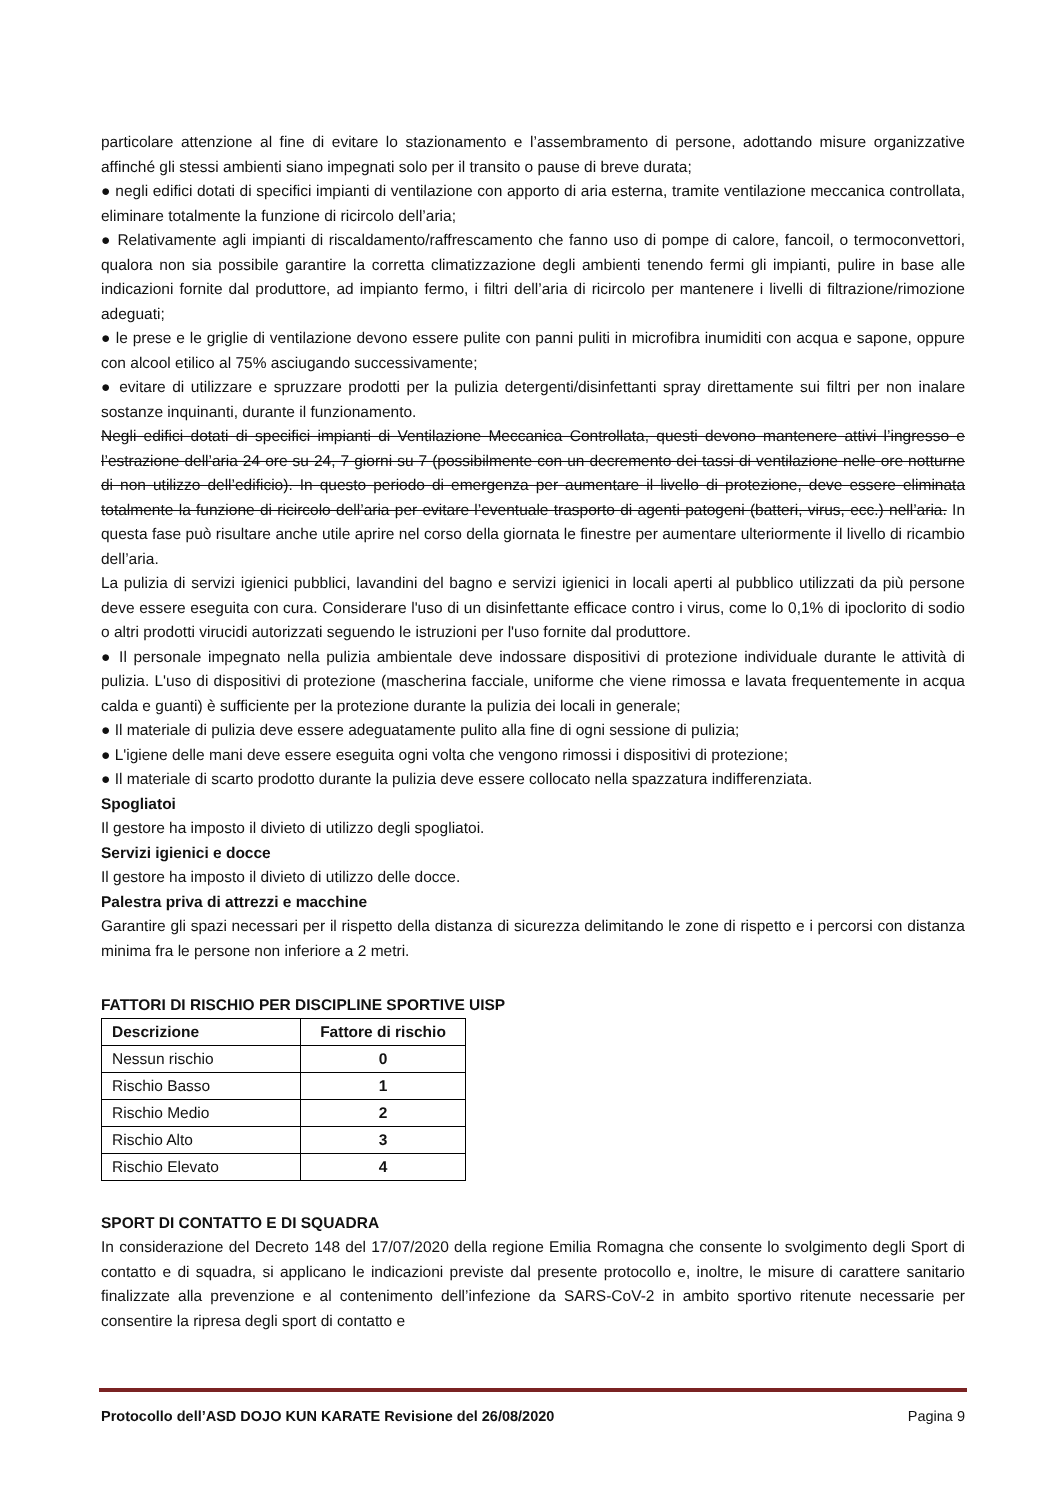particolare attenzione al fine di evitare lo stazionamento e l’assembramento di persone, adottando misure organizzative affinché gli stessi ambienti siano impegnati solo per il transito o pause di breve durata;
● negli edifici dotati di specifici impianti di ventilazione con apporto di aria esterna, tramite ventilazione meccanica controllata, eliminare totalmente la funzione di ricircolo dell’aria;
● Relativamente agli impianti di riscaldamento/raffrescamento che fanno uso di pompe di calore, fancoil, o termoconvettori, qualora non sia possibile garantire la corretta climatizzazione degli ambienti tenendo fermi gli impianti, pulire in base alle indicazioni fornite dal produttore, ad impianto fermo, i filtri dell’aria di ricircolo per mantenere i livelli di filtrazione/rimozione adeguati;
● le prese e le griglie di ventilazione devono essere pulite con panni puliti in microfibra inumiditi con acqua e sapone, oppure con alcool etilico al 75% asciugando successivamente;
● evitare di utilizzare e spruzzare prodotti per la pulizia detergenti/disinfettanti spray direttamente sui filtri per non inalare sostanze inquinanti, durante il funzionamento.
Negli edifici dotati di specifici impianti di Ventilazione Meccanica Controllata, questi devono mantenere attivi l’ingresso e l’estrazione dell’aria 24 ore su 24, 7 giorni su 7 (possibilmente con un decremento dei tassi di ventilazione nelle ore notturne di non utilizzo dell’edificio). In questo periodo di emergenza per aumentare il livello di protezione, deve essere eliminata totalmente la funzione di ricircolo dell’aria per evitare l’eventuale trasporto di agenti patogeni (batteri, virus, ecc.) nell’aria. In questa fase può risultare anche utile aprire nel corso della giornata le finestre per aumentare ulteriormente il livello di ricambio dell’aria.
La pulizia di servizi igienici pubblici, lavandini del bagno e servizi igienici in locali aperti al pubblico utilizzati da più persone deve essere eseguita con cura. Considerare l'uso di un disinfettante efficace contro i virus, come lo 0,1% di ipoclorito di sodio o altri prodotti virucidi autorizzati seguendo le istruzioni per l'uso fornite dal produttore.
● Il personale impegnato nella pulizia ambientale deve indossare dispositivi di protezione individuale durante le attività di pulizia. L'uso di dispositivi di protezione (mascherina facciale, uniforme che viene rimossa e lavata frequentemente in acqua calda e guanti) è sufficiente per la protezione durante la pulizia dei locali in generale;
● Il materiale di pulizia deve essere adeguatamente pulito alla fine di ogni sessione di pulizia;
● L'igiene delle mani deve essere eseguita ogni volta che vengono rimossi i dispositivi di protezione;
● Il materiale di scarto prodotto durante la pulizia deve essere collocato nella spazzatura indifferenziata.
Spogliatoi
Il gestore ha imposto il divieto di utilizzo degli spogliatoi.
Servizi igienici e docce
Il gestore ha imposto il divieto di utilizzo delle docce.
Palestra priva di attrezzi e macchine
Garantire gli spazi necessari per il rispetto della distanza di sicurezza delimitando le zone di rispetto e i percorsi con distanza minima fra le persone non inferiore a 2 metri.
FATTORI DI RISCHIO PER DISCIPLINE SPORTIVE UISP
| Descrizione | Fattore di rischio |
| --- | --- |
| Nessun rischio | 0 |
| Rischio Basso | 1 |
| Rischio Medio | 2 |
| Rischio Alto | 3 |
| Rischio Elevato | 4 |
SPORT DI CONTATTO E DI SQUADRA
In considerazione del Decreto 148 del 17/07/2020 della regione Emilia Romagna che consente lo svolgimento degli Sport di contatto e di squadra, si applicano le indicazioni previste dal presente protocollo e, inoltre, le misure di carattere sanitario finalizzate alla prevenzione e al contenimento dell’infezione da SARS-CoV-2 in ambito sportivo ritenute necessarie per consentire la ripresa degli sport di contatto e
Protocollo dell’ASD DOJO KUN KARATE Revisione del 26/08/2020 Pagina 9